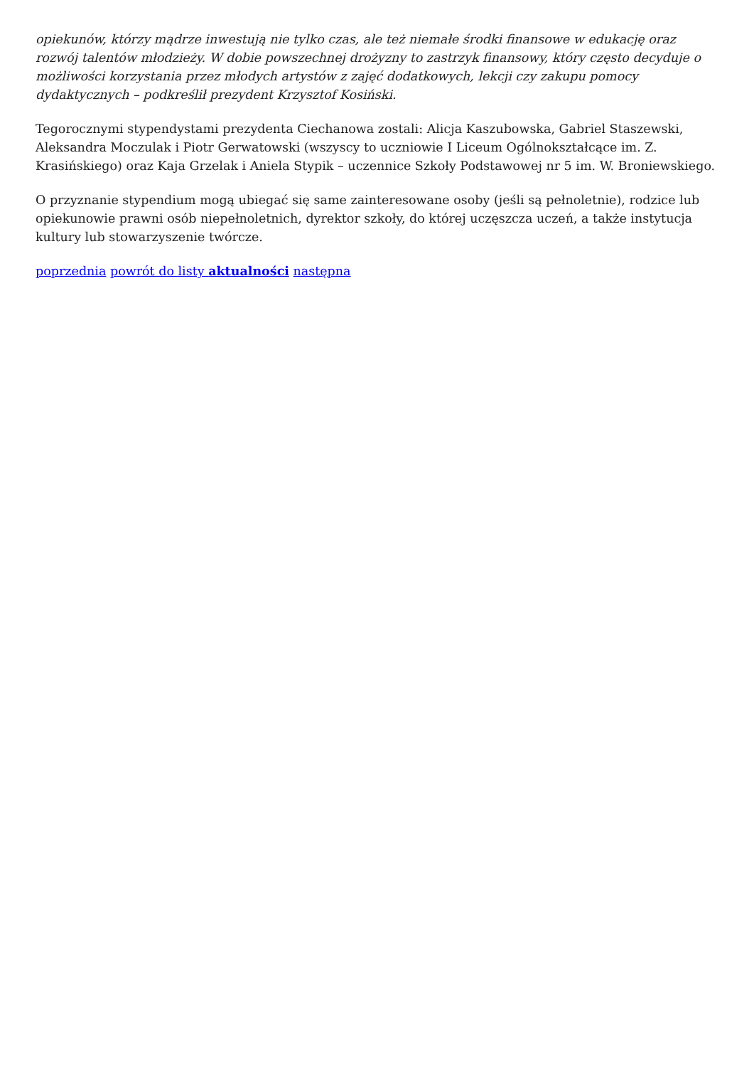opiekunów, którzy mądrze inwestują nie tylko czas, ale też niemałe środki finansowe w edukację oraz rozwój talentów młodzieży. W dobie powszechnej drożyzny to zastrzyk finansowy, który często decyduje o możliwości korzystania przez młodych artystów z zajęć dodatkowych, lekcji czy zakupu pomocy dydaktycznych – podkreślił prezydent Krzysztof Kosiński.
Tegorocznymi stypendystami prezydenta Ciechanowa zostali: Alicja Kaszubowska, Gabriel Staszewski, Aleksandra Moczulak i Piotr Gerwatowski (wszyscy to uczniowie I Liceum Ogólnokształcące im. Z. Krasińskiego) oraz Kaja Grzelak i Aniela Stypik – uczennice Szkoły Podstawowej nr 5 im. W. Broniewskiego.
O przyznanie stypendium mogą ubiegać się same zainteresowane osoby (jeśli są pełnoletnie), rodzice lub opiekunowie prawni osób niepełnoletnich, dyrektor szkoły, do której uczęszcza uczeń, a także instytucja kultury lub stowarzyszenie twórcze.
poprzednia powrót do listy aktualności następna